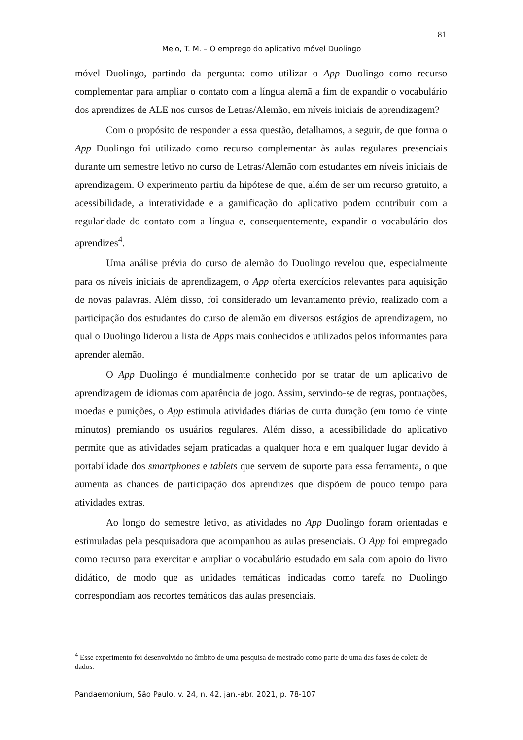81
Melo, T. M. – O emprego do aplicativo móvel Duolingo
móvel Duolingo, partindo da pergunta: como utilizar o App Duolingo como recurso complementar para ampliar o contato com a língua alemã a fim de expandir o vocabulário dos aprendizes de ALE nos cursos de Letras/Alemão, em níveis iniciais de aprendizagem?
Com o propósito de responder a essa questão, detalhamos, a seguir, de que forma o App Duolingo foi utilizado como recurso complementar às aulas regulares presenciais durante um semestre letivo no curso de Letras/Alemão com estudantes em níveis iniciais de aprendizagem. O experimento partiu da hipótese de que, além de ser um recurso gratuito, a acessibilidade, a interatividade e a gamificação do aplicativo podem contribuir com a regularidade do contato com a língua e, consequentemente, expandir o vocabulário dos aprendizes<sup>4</sup>.
Uma análise prévia do curso de alemão do Duolingo revelou que, especialmente para os níveis iniciais de aprendizagem, o App oferta exercícios relevantes para aquisição de novas palavras. Além disso, foi considerado um levantamento prévio, realizado com a participação dos estudantes do curso de alemão em diversos estágios de aprendizagem, no qual o Duolingo liderou a lista de Apps mais conhecidos e utilizados pelos informantes para aprender alemão.
O App Duolingo é mundialmente conhecido por se tratar de um aplicativo de aprendizagem de idiomas com aparência de jogo. Assim, servindo-se de regras, pontuações, moedas e punições, o App estimula atividades diárias de curta duração (em torno de vinte minutos) premiando os usuários regulares. Além disso, a acessibilidade do aplicativo permite que as atividades sejam praticadas a qualquer hora e em qualquer lugar devido à portabilidade dos smartphones e tablets que servem de suporte para essa ferramenta, o que aumenta as chances de participação dos aprendizes que dispõem de pouco tempo para atividades extras.
Ao longo do semestre letivo, as atividades no App Duolingo foram orientadas e estimuladas pela pesquisadora que acompanhou as aulas presenciais. O App foi empregado como recurso para exercitar e ampliar o vocabulário estudado em sala com apoio do livro didático, de modo que as unidades temáticas indicadas como tarefa no Duolingo correspondiam aos recortes temáticos das aulas presenciais.
<sup>4</sup> Esse experimento foi desenvolvido no âmbito de uma pesquisa de mestrado como parte de uma das fases de coleta de dados.
Pandaemonium, São Paulo, v. 24, n. 42, jan.-abr. 2021, p. 78-107